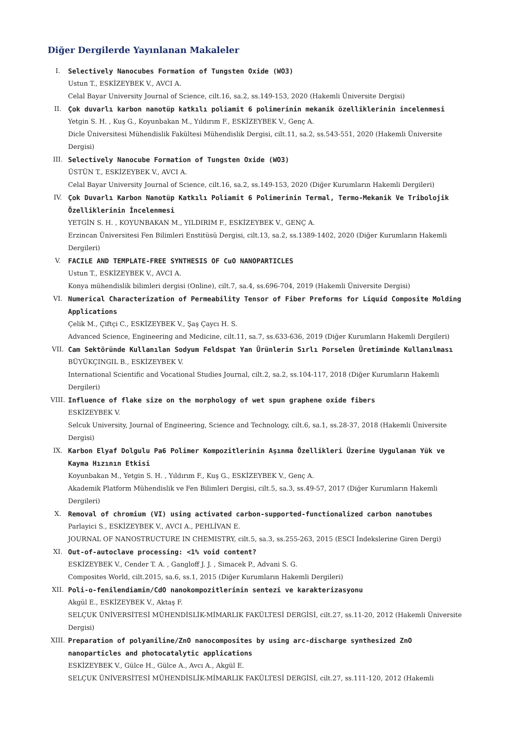Diğer Dergilerde Yayınlanan Makaleler
I. Selectively Nanocubes Formation of Tungsten Oxide (WO3)
Ustun T., ESKİZEYBEK V., AVCI A.
Celal Bayar University Journal of Science, cilt.16, sa.2, ss.149-153, 2020 (Hakemli Üniversite Dergisi)
II. Çok duvarlı karbon nanotüp katkılı poliamit 6 polimerinin mekanik özelliklerinin incelenmesi
Yetgin S. H. , Kuş G., Koyunbakan M., Yıldırım F., ESKİZEYBEK V., Genç A.
Dicle Üniversitesi Mühendislik Fakültesi Mühendislik Dergisi, cilt.11, sa.2, ss.543-551, 2020 (Hakemli Üniversite Dergisi)
III. Selectively Nanocube Formation of Tungsten Oxide (WO3)
ÜSTÜN T., ESKİZEYBEK V., AVCI A.
Celal Bayar University Journal of Science, cilt.16, sa.2, ss.149-153, 2020 (Diğer Kurumların Hakemli Dergileri)
IV. Çok Duvarlı Karbon Nanotüp Katkılı Poliamit 6 Polimerinin Termal, Termo-Mekanik Ve Tribolojik Özelliklerinin İncelenmesi
YETGİN S. H. , KOYUNBAKAN M., YILDIRIM F., ESKİZEYBEK V., GENÇ A.
Erzincan Üniversitesi Fen Bilimleri Enstitüsü Dergisi, cilt.13, sa.2, ss.1389-1402, 2020 (Diğer Kurumların Hakemli Dergileri)
V. FACILE AND TEMPLATE-FREE SYNTHESIS OF CuO NANOPARTICLES
Ustun T., ESKİZEYBEK V., AVCI A.
Konya mühendislik bilimleri dergisi (Online), cilt.7, sa.4, ss.696-704, 2019 (Hakemli Üniversite Dergisi)
VI. Numerical Characterization of Permeability Tensor of Fiber Preforms for Liquid Composite Molding Applications
Çelik M., Çiftçi C., ESKİZEYBEK V., Şaş Çaycı H. S.
Advanced Science, Engineering and Medicine, cilt.11, sa.7, ss.633-636, 2019 (Diğer Kurumların Hakemli Dergileri)
VII. Cam Sektöründe Kullanılan Sodyum Feldspat Yan Ürünlerin Sırlı Porselen Üretiminde Kullanılması
BÜYÜKÇINGIL B., ESKİZEYBEK V.
International Scientific and Vocational Studies Journal, cilt.2, sa.2, ss.104-117, 2018 (Diğer Kurumların Hakemli Dergileri)
VIII. Influence of flake size on the morphology of wet spun graphene oxide fibers
ESKİZEYBEK V.
Selcuk University, Journal of Engineering, Science and Technology, cilt.6, sa.1, ss.28-37, 2018 (Hakemli Üniversite Dergisi)
IX. Karbon Elyaf Dolgulu Pa6 Polimer Kompozitlerinin Aşınma Özellikleri Üzerine Uygulanan Yük ve Kayma Hızının Etkisi
Koyunbakan M., Yetgin S. H. , Yıldırım F., Kuş G., ESKİZEYBEK V., Genç A.
Akademik Platform Mühendislik ve Fen Bilimleri Dergisi, cilt.5, sa.3, ss.49-57, 2017 (Diğer Kurumların Hakemli Dergileri)
X. Removal of chromium (VI) using activated carbon-supported-functionalized carbon nanotubes
Parlayici S., ESKİZEYBEK V., AVCI A., PEHLİVAN E.
JOURNAL OF NANOSTRUCTURE IN CHEMISTRY, cilt.5, sa.3, ss.255-263, 2015 (ESCI İndekslerine Giren Dergi)
XI. Out-of-autoclave processing: <1% void content?
ESKİZEYBEK V., Cender T. A. , Gangloff J. J. , Simacek P., Advani S. G.
Composites World, cilt.2015, sa.6, ss.1, 2015 (Diğer Kurumların Hakemli Dergileri)
XII. Poli-o-fenilendiamin/CdO nanokompozitlerinin sentezi ve karakterizasyonu
Akgül E., ESKİZEYBEK V., Aktaş F.
SELÇUK ÜNİVERSİTESİ MÜHENDİSLİK-MİMARLIK FAKÜLTESİ DERGİSİ, cilt.27, ss.11-20, 2012 (Hakemli Üniversite Dergisi)
XIII. Preparation of polyaniline/ZnO nanocomposites by using arc-discharge synthesized ZnO nanoparticles and photocatalytic applications
ESKİZEYBEK V., Gülce H., Gülce A., Avcı A., Akgül E.
SELÇUK ÜNİVERSİTESİ MÜHENDİSLİK-MİMARLIK FAKÜLTESİ DERGİSİ, cilt.27, ss.111-120, 2012 (Hakemli